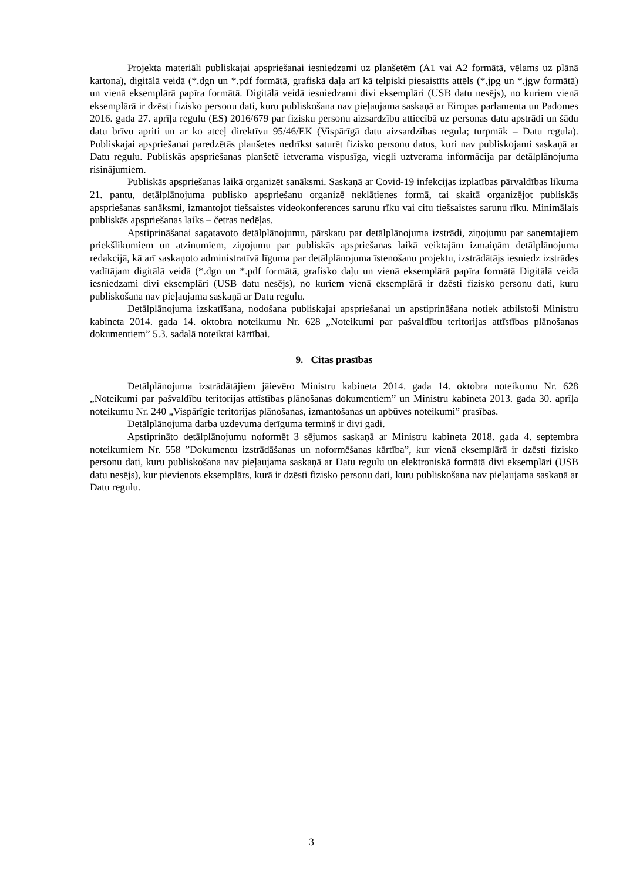Projekta materiāli publiskajai apspriešanai iesniedzami uz planšetēm (A1 vai A2 formātā, vēlams uz plānā kartona), digitālā veidā (*.dgn un *.pdf formātā, grafiskā daļa arī kā telpiski piesaistīts attēls (*.jpg un *.jgw formātā) un vienā eksemplārā papīra formātā. Digitālā veidā iesniedzami divi eksemplāri (USB datu nesējs), no kuriem vienā eksemplārā ir dzēsti fizisko personu dati, kuru publiskošana nav pieļaujama saskaņā ar Eiropas parlamenta un Padomes 2016. gada 27. aprīļa regulu (ES) 2016/679 par fizisku personu aizsardzību attiecībā uz personas datu apstrādi un šādu datu brīvu apriti un ar ko atceļ direktīvu 95/46/EK (Vispārīgā datu aizsardzības regula; turpmāk – Datu regula). Publiskajai apspriešanai paredzētās planšetes nedrīkst saturēt fizisko personu datus, kuri nav publiskojami saskaņā ar Datu regulu. Publiskās apspriešanas planšetē ietverama vispusīga, viegli uztverama informācija par detālplānojuma risinājumiem.
Publiskās apspriešanas laikā organizēt sanāksmi. Saskaņā ar Covid-19 infekcijas izplatības pārvaldības likuma 21. pantu, detālplānojuma publisko apspriešanu organizē neklātienes formā, tai skaitā organizējot publiskās apspriešanas sanāksmi, izmantojot tiešsaistes videokonferences sarunu rīku vai citu tiešsaistes sarunu rīku. Minimālais publiskās apspriešanas laiks – četras nedēļas.
Apstiprināšanai sagatavoto detālplānojumu, pārskatu par detālplānojuma izstrādi, ziņojumu par saņemtajiem priekšlikumiem un atzinumiem, ziņojumu par publiskās apspriešanas laikā veiktajām izmaiņām detālplānojuma redakcijā, kā arī saskaņoto administratīvā līguma par detālplānojuma īstenošanu projektu, izstrādātājs iesniedz izstrādes vadītājam digitālā veidā (*.dgn un *.pdf formātā, grafisko daļu un vienā eksemplārā papīra formātā Digitālā veidā iesniedzami divi eksemplāri (USB datu nesējs), no kuriem vienā eksemplārā ir dzēsti fizisko personu dati, kuru publiskošana nav pieļaujama saskaņā ar Datu regulu.
Detālplānojuma izskatīšana, nodošana publiskajai apspriešanai un apstiprināšana notiek atbilstoši Ministru kabineta 2014. gada 14. oktobra noteikumu Nr. 628 „Noteikumi par pašvaldību teritorijas attīstības plānošanas dokumentiem” 5.3. sadaļā noteiktai kārtībai.
9. Citas prasības
Detālplānojuma izstrādātājiem jāievēro Ministru kabineta 2014. gada 14. oktobra noteikumu Nr. 628 „Noteikumi par pašvaldību teritorijas attīstības plānošanas dokumentiem” un Ministru kabineta 2013. gada 30. aprīļa noteikumu Nr. 240 „Vispārīgie teritorijas plānošanas, izmantošanas un apbūves noteikumi” prasības.
Detālplānojuma darba uzdevuma derīguma termiņš ir divi gadi.
Apstiprināto detālplānojumu noformēt 3 sējumos saskaņā ar Ministru kabineta 2018. gada 4. septembra noteikumiem Nr. 558 ”Dokumentu izstrādāšanas un noformēšanas kārtība”, kur vienā eksemplārā ir dzēsti fizisko personu dati, kuru publiskošana nav pieļaujama saskaņā ar Datu regulu un elektroniskā formātā divi eksemplāri (USB datu nesējs), kur pievienots eksemplārs, kurā ir dzēsti fizisko personu dati, kuru publiskošana nav pieļaujama saskaņā ar Datu regulu.
3